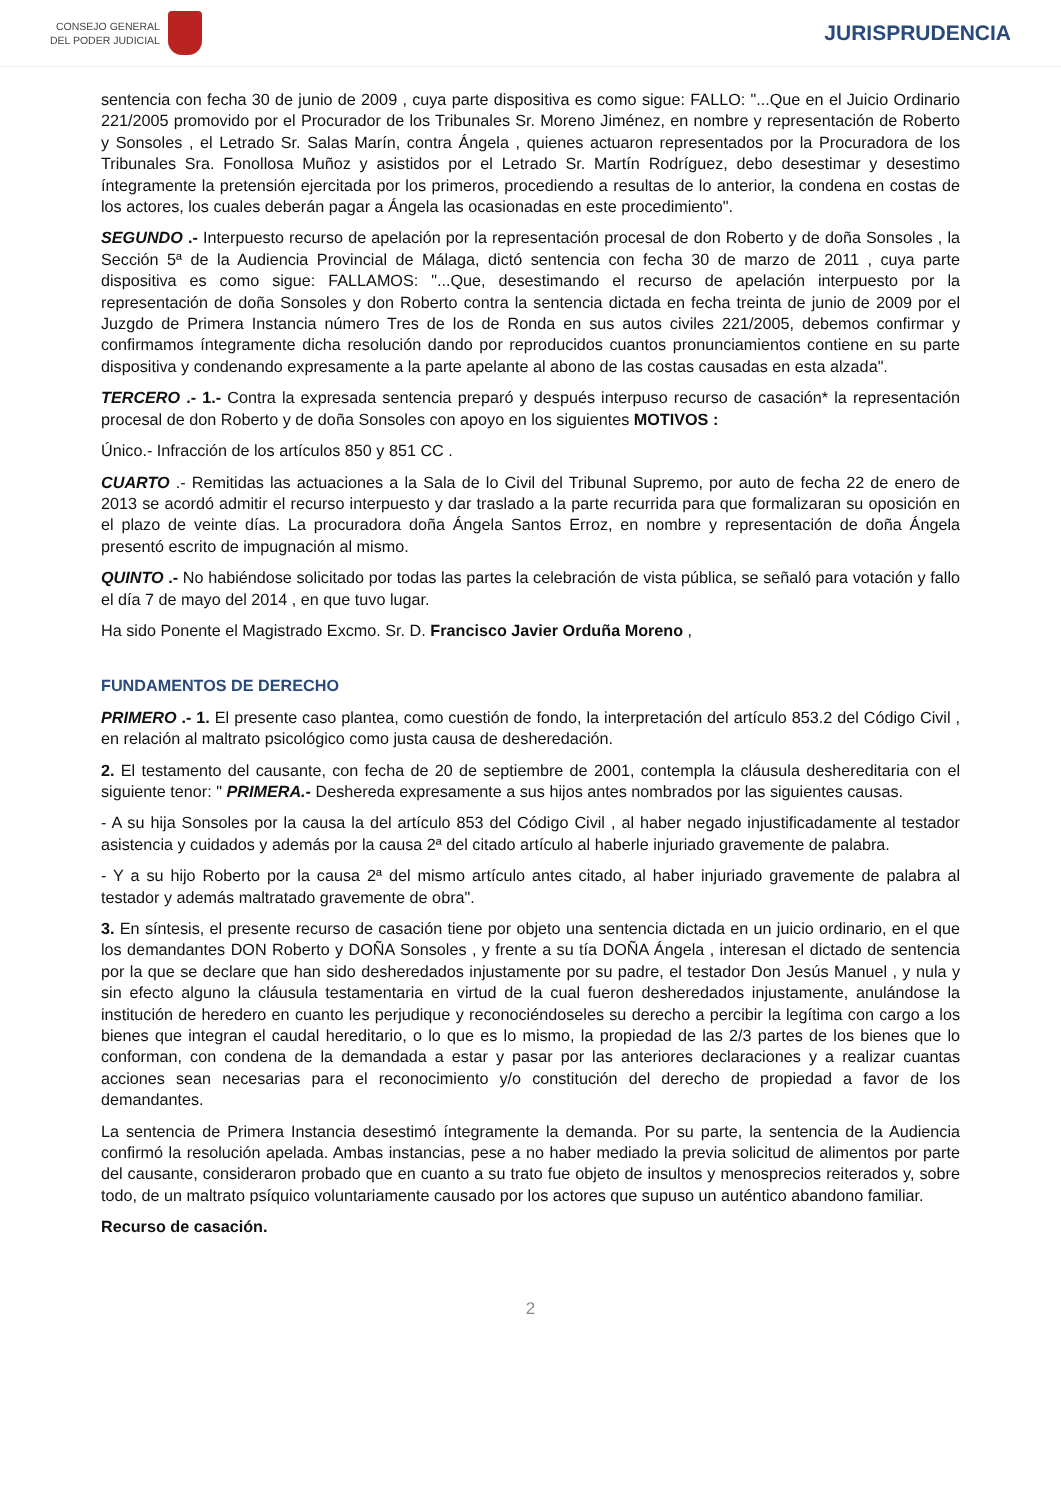CONSEJO GENERAL
DEL PODER JUDICIAL
JURISPRUDENCIA
sentencia con fecha 30 de junio de 2009 , cuya parte dispositiva es como sigue: FALLO: "...Que en el Juicio Ordinario 221/2005 promovido por el Procurador de los Tribunales Sr. Moreno Jiménez, en nombre y representación de Roberto y Sonsoles , el Letrado Sr. Salas Marín, contra Ángela , quienes actuaron representados por la Procuradora de los Tribunales Sra. Fonollosa Muñoz y asistidos por el Letrado Sr. Martín Rodríguez, debo desestimar y desestimo íntegramente la pretensión ejercitada por los primeros, procediendo a resultas de lo anterior, la condena en costas de los actores, los cuales deberán pagar a Ángela las ocasionadas en este procedimiento".
SEGUNDO .- Interpuesto recurso de apelación por la representación procesal de don Roberto y de doña Sonsoles , la Sección 5ª de la Audiencia Provincial de Málaga, dictó sentencia con fecha 30 de marzo de 2011 , cuya parte dispositiva es como sigue: FALLAMOS: "...Que, desestimando el recurso de apelación interpuesto por la representación de doña Sonsoles y don Roberto contra la sentencia dictada en fecha treinta de junio de 2009 por el Juzgdo de Primera Instancia número Tres de los de Ronda en sus autos civiles 221/2005, debemos confirmar y confirmamos íntegramente dicha resolución dando por reproducidos cuantos pronunciamientos contiene en su parte dispositiva y condenando expresamente a la parte apelante al abono de las costas causadas en esta alzada".
TERCERO .- 1.- Contra la expresada sentencia preparó y después interpuso recurso de casación* la representación procesal de don Roberto y de doña Sonsoles con apoyo en los siguientes MOTIVOS :
Único.- Infracción de los artículos 850 y 851 CC .
CUARTO .- Remitidas las actuaciones a la Sala de lo Civil del Tribunal Supremo, por auto de fecha 22 de enero de 2013 se acordó admitir el recurso interpuesto y dar traslado a la parte recurrida para que formalizaran su oposición en el plazo de veinte días. La procuradora doña Ángela Santos Erroz, en nombre y representación de doña Ángela presentó escrito de impugnación al mismo.
QUINTO .- No habiéndose solicitado por todas las partes la celebración de vista pública, se señaló para votación y fallo el día 7 de mayo del 2014 , en que tuvo lugar.
Ha sido Ponente el Magistrado Excmo. Sr. D. Francisco Javier Orduña Moreno ,
FUNDAMENTOS DE DERECHO
PRIMERO .- 1. El presente caso plantea, como cuestión de fondo, la interpretación del artículo 853.2 del Código Civil , en relación al maltrato psicológico como justa causa de desheredación.
2. El testamento del causante, con fecha de 20 de septiembre de 2001, contempla la cláusula deshereditaria con el siguiente tenor: " PRIMERA.- Deshereda expresamente a sus hijos antes nombrados por las siguientes causas.
- A su hija Sonsoles por la causa la del artículo 853 del Código Civil , al haber negado injustificadamente al testador asistencia y cuidados y además por la causa 2ª del citado artículo al haberle injuriado gravemente de palabra.
- Y a su hijo Roberto por la causa 2ª del mismo artículo antes citado, al haber injuriado gravemente de palabra al testador y además maltratado gravemente de obra".
3. En síntesis, el presente recurso de casación tiene por objeto una sentencia dictada en un juicio ordinario, en el que los demandantes DON Roberto y DOÑA Sonsoles , y frente a su tía DOÑA Ángela , interesan el dictado de sentencia por la que se declare que han sido desheredados injustamente por su padre, el testador Don Jesús Manuel , y nula y sin efecto alguno la cláusula testamentaria en virtud de la cual fueron desheredados injustamente, anulándose la institución de heredero en cuanto les perjudique y reconociéndoseles su derecho a percibir la legítima con cargo a los bienes que integran el caudal hereditario, o lo que es lo mismo, la propiedad de las 2/3 partes de los bienes que lo conforman, con condena de la demandada a estar y pasar por las anteriores declaraciones y a realizar cuantas acciones sean necesarias para el reconocimiento y/o constitución del derecho de propiedad a favor de los demandantes.
La sentencia de Primera Instancia desestimó íntegramente la demanda. Por su parte, la sentencia de la Audiencia confirmó la resolución apelada. Ambas instancias, pese a no haber mediado la previa solicitud de alimentos por parte del causante, consideraron probado que en cuanto a su trato fue objeto de insultos y menosprecios reiterados y, sobre todo, de un maltrato psíquico voluntariamente causado por los actores que supuso un auténtico abandono familiar.
Recurso de casación.
2